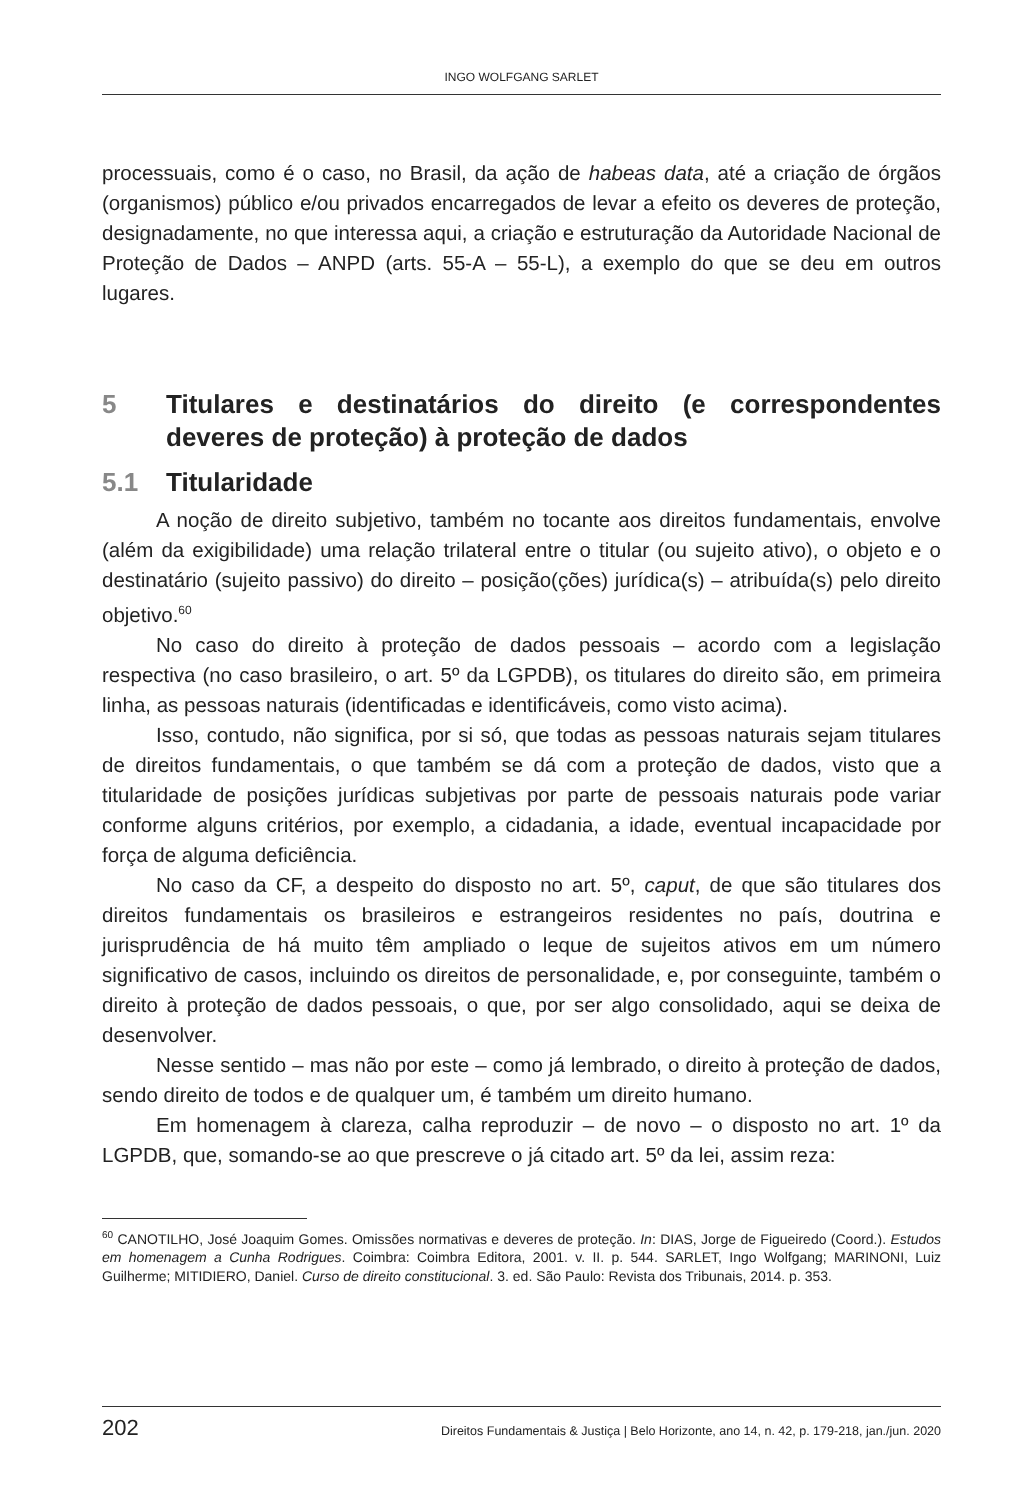INGO WOLFGANG SARLET
processuais, como é o caso, no Brasil, da ação de habeas data, até a criação de órgãos (organismos) público e/ou privados encarregados de levar a efeito os deveres de proteção, designadamente, no que interessa aqui, a criação e estruturação da Autoridade Nacional de Proteção de Dados – ANPD (arts. 55-A – 55-L), a exemplo do que se deu em outros lugares.
5 Titulares e destinatários do direito (e correspondentes deveres de proteção) à proteção de dados
5.1 Titularidade
A noção de direito subjetivo, também no tocante aos direitos fundamentais, envolve (além da exigibilidade) uma relação trilateral entre o titular (ou sujeito ativo), o objeto e o destinatário (sujeito passivo) do direito – posição(ções) jurídica(s) – atribuída(s) pelo direito objetivo.<sup>60</sup>
No caso do direito à proteção de dados pessoais – acordo com a legislação respectiva (no caso brasileiro, o art. 5º da LGPDB), os titulares do direito são, em primeira linha, as pessoas naturais (identificadas e identificáveis, como visto acima).
Isso, contudo, não significa, por si só, que todas as pessoas naturais sejam titulares de direitos fundamentais, o que também se dá com a proteção de dados, visto que a titularidade de posições jurídicas subjetivas por parte de pessoais naturais pode variar conforme alguns critérios, por exemplo, a cidadania, a idade, eventual incapacidade por força de alguma deficiência.
No caso da CF, a despeito do disposto no art. 5º, caput, de que são titulares dos direitos fundamentais os brasileiros e estrangeiros residentes no país, doutrina e jurisprudência de há muito têm ampliado o leque de sujeitos ativos em um número significativo de casos, incluindo os direitos de personalidade, e, por conseguinte, também o direito à proteção de dados pessoais, o que, por ser algo consolidado, aqui se deixa de desenvolver.
Nesse sentido – mas não por este – como já lembrado, o direito à proteção de dados, sendo direito de todos e de qualquer um, é também um direito humano.
Em homenagem à clareza, calha reproduzir – de novo – o disposto no art. 1º da LGPDB, que, somando-se ao que prescreve o já citado art. 5º da lei, assim reza:
<sup>60</sup> CANOTILHO, José Joaquim Gomes. Omissões normativas e deveres de proteção. In: DIAS, Jorge de Figueiredo (Coord.). Estudos em homenagem a Cunha Rodrigues. Coimbra: Coimbra Editora, 2001. v. II. p. 544. SARLET, Ingo Wolfgang; MARINONI, Luiz Guilherme; MITIDIERO, Daniel. Curso de direito constitucional. 3. ed. São Paulo: Revista dos Tribunais, 2014. p. 353.
202 Direitos Fundamentais & Justiça | Belo Horizonte, ano 14, n. 42, p. 179-218, jan./jun. 2020